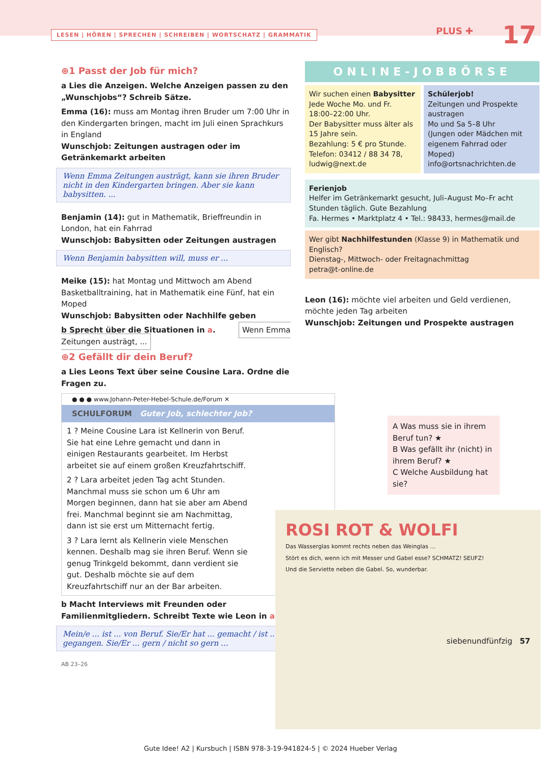LESEN | HÖREN | SPRECHEN | SCHREIBEN | WORTSCHATZ | GRAMMATIK
PLUS ✚ 17
⊕1 Passt der Job für mich?
a Lies die Anzeigen. Welche Anzeigen passen zu den „Wunschjobs“? Schreib Sätze.
Emma (16): muss am Montag ihren Bruder um 7:00 Uhr in den Kindergarten bringen, macht im Juli einen Sprachkurs in England
Wunschjob: Zeitungen austragen oder im Getränkemarkt arbeiten
Wenn Emma Zeitungen austrägt, kann sie ihren Bruder nicht in den Kindergarten bringen. Aber sie kann babysitten. ...
Benjamin (14): gut in Mathematik, Brieffreundin in London, hat ein Fahrrad
Wunschjob: Babysitten oder Zeitungen austragen
Wenn Benjamin babysitten will, muss er ...
Meike (15): hat Montag und Mittwoch am Abend Basketballtraining, hat in Mathematik eine Fünf, hat ein Moped
Wunschjob: Babysitten oder Nachhilfe geben
b Sprecht über die Situationen in a. Wenn Emma Zeitungen austrägt, ...
⊕2 Gefällt dir dein Beruf?
a Lies Leons Text über seine Cousine Lara. Ordne die Fragen zu.
● ● ● www.Johann-Peter-Hebel-Schule.de/Forum ✕
SCHULFORUM Guter Job, schlechter Job?
1 ? Meine Cousine Lara ist Kellnerin von Beruf. Sie hat eine Lehre gemacht und dann in einigen Restaurants gearbeitet. Im Herbst arbeitet sie auf einem großen Kreuzfahrtschiff.
2 ? Lara arbeitet jeden Tag acht Stunden. Manchmal muss sie schon um 6 Uhr am Morgen beginnen, dann hat sie aber am Abend frei. Manchmal beginnt sie am Nachmittag, dann ist sie erst um Mitternacht fertig.
3 ? Lara lernt als Kellnerin viele Menschen kennen. Deshalb mag sie ihren Beruf. Wenn sie genug Trinkgeld bekommt, dann verdient sie gut. Deshalb möchte sie auf dem Kreuzfahrtschiff nur an der Bar arbeiten.
b Macht Interviews mit Freunden oder Familienmitgliedern. Schreibt Texte wie Leon in a.
Mein/e ... ist ... von Beruf. Sie/Er hat ... gemacht / ist ... gegangen. Sie/Er ... gern / nicht so gern ...
AB 23–26
ONLINE-JOBBÖRSE
Wir suchen einen Babysitter
Jede Woche Mo. und Fr. 18:00–22:00 Uhr.
Der Babysitter muss älter als 15 Jahre sein.
Bezahlung: 5 € pro Stunde.
Telefon: 03412 / 88 34 78, ludwig@next.de
Schülerjob!
Zeitungen und Prospekte austragen
Mo und Sa 5–8 Uhr
(Jungen oder Mädchen mit eigenem Fahrrad oder Moped)
info@ortsnachrichten.de
Ferienjob
Helfer im Getränkemarkt gesucht, Juli–August Mo–Fr acht Stunden täglich. Gute Bezahlung
Fa. Hermes • Marktplatz 4 • Tel.: 98433, hermes@mail.de
Wer gibt Nachhilfestunden (Klasse 9) in Mathematik und Englisch?
Dienstag-, Mittwoch- oder Freitagnachmittag
petra@t-online.de
Leon (16): möchte viel arbeiten und Geld verdienen, möchte jeden Tag arbeiten
Wunschjob: Zeitungen und Prospekte austragen
A Was muss sie in ihrem Beruf tun? ★
B Was gefällt ihr (nicht) in ihrem Beruf? ★
C Welche Ausbildung hat sie?
ROSI ROT & WOLFI
Das Wasserglas kommt rechts neben das Weinglas ...
Stört es dich, wenn ich mit Messer und Gabel esse? SCHMATZ! SEUFZ!
Und die Serviette neben die Gabel. So, wunderbar.
siebenundfünfzig 57
Gute Idee! A2 | Kursbuch | ISBN 978-3-19-941824-5 | © 2024 Hueber Verlag